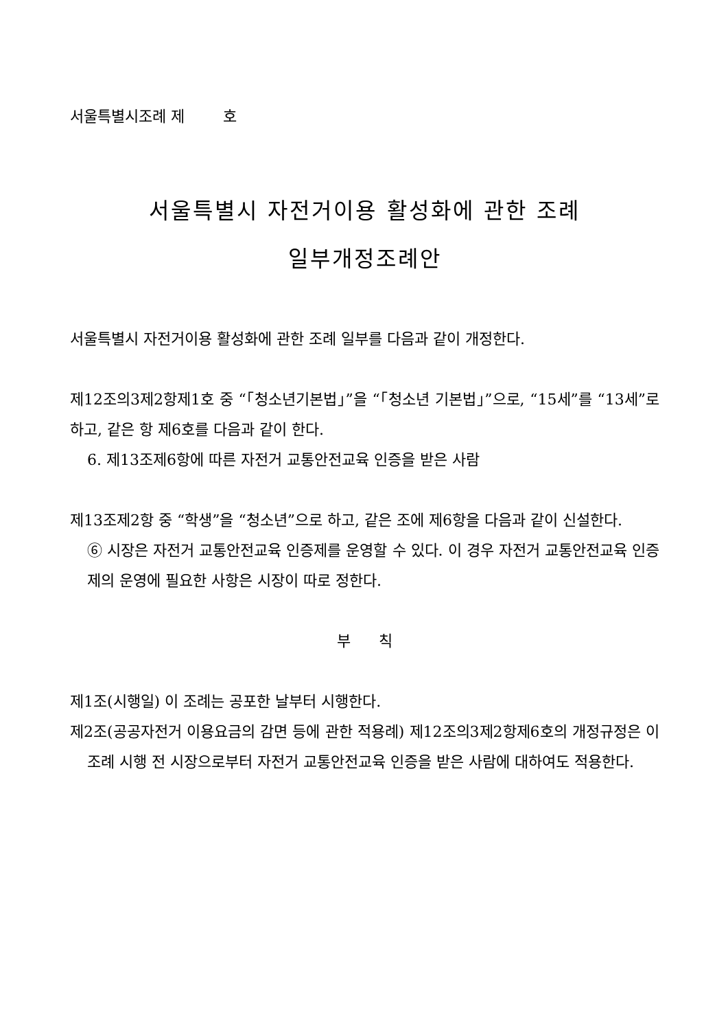서울특별시조례 제 호
서울특별시 자전거이용 활성화에 관한 조례
일부개정조례안
서울특별시 자전거이용 활성화에 관한 조례 일부를 다음과 같이 개정한다.
제12조의3제2항제1호 중 “「청소년기본법」”을 “「청소년 기본법」”으로, “15세”를 “13세”로 하고, 같은 항 제6호를 다음과 같이 한다.
6. 제13조제6항에 따른 자전거 교통안전교육 인증을 받은 사람
제13조제2항 중 “학생”을 “청소년”으로 하고, 같은 조에 제6항을 다음과 같이 신설한다.
⑥ 시장은 자전거 교통안전교육 인증제를 운영할 수 있다. 이 경우 자전거 교통안전교육 인증제의 운영에 필요한 사항은 시장이 따로 정한다.
부 칙
제1조(시행일) 이 조례는 공포한 날부터 시행한다.
제2조(공공자전거 이용요금의 감면 등에 관한 적용례) 제12조의3제2항제6호의 개정규정은 이 조례 시행 전 시장으로부터 자전거 교통안전교육 인증을 받은 사람에 대하여도 적용한다.